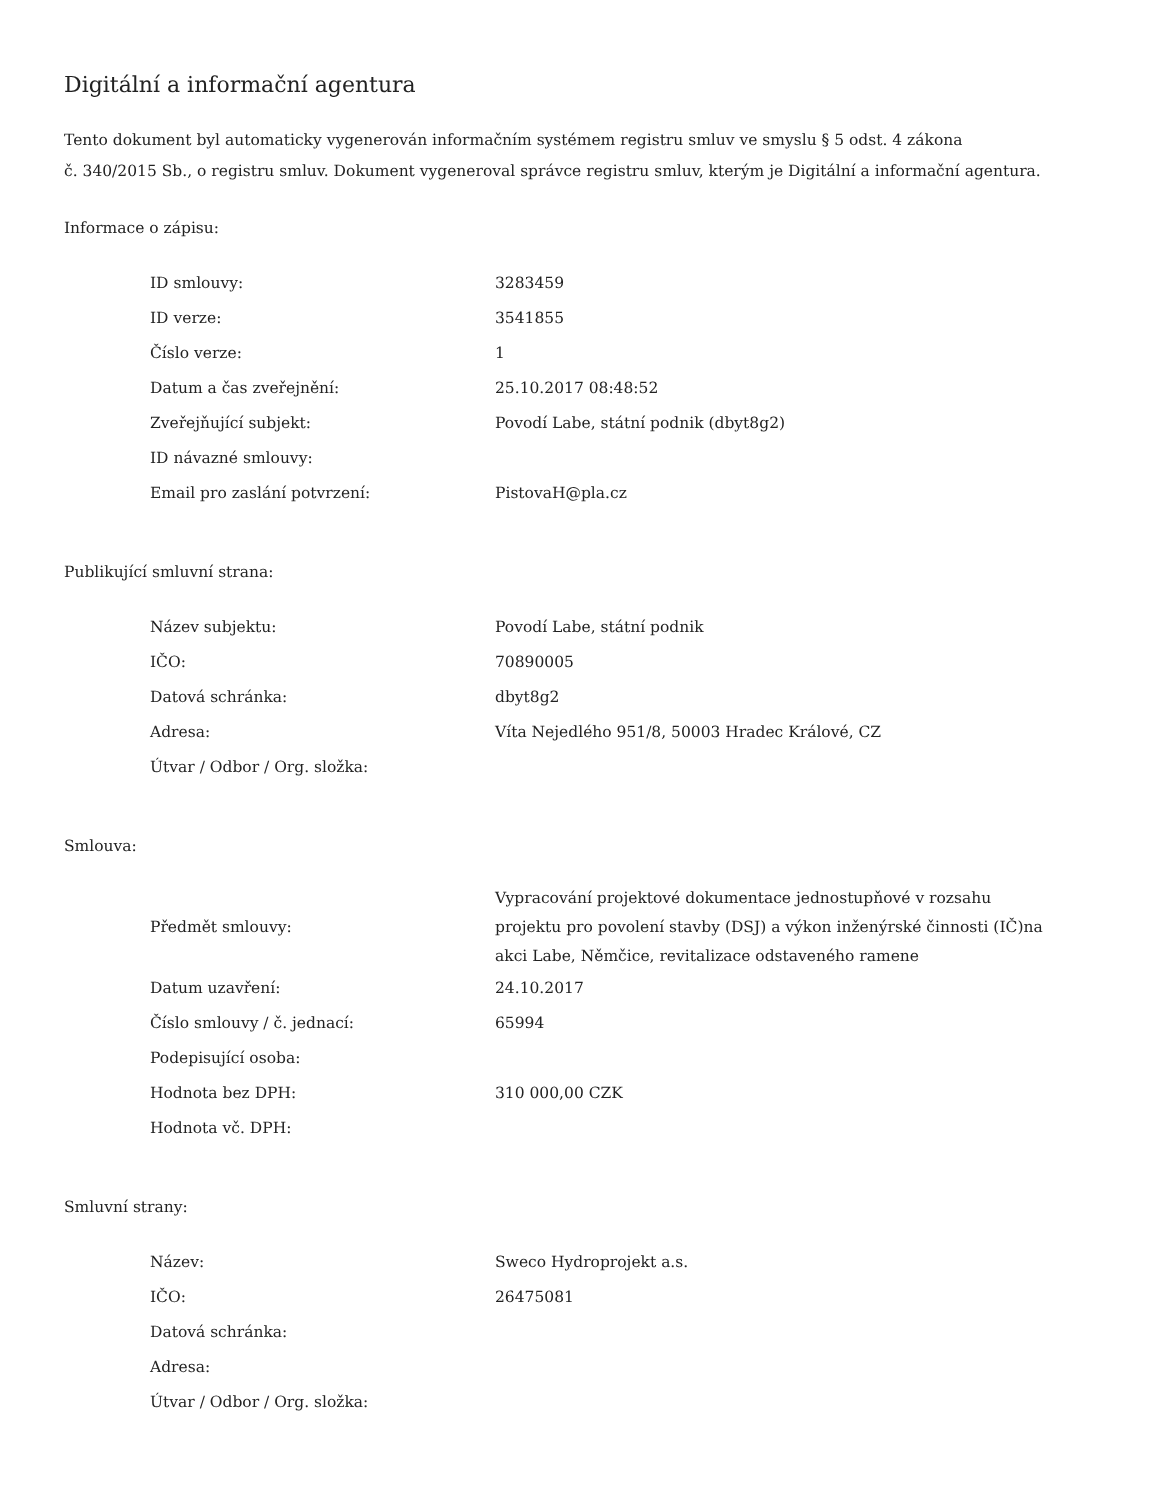Digitální a informační agentura
Tento dokument byl automaticky vygenerován informačním systémem registru smluv ve smyslu § 5 odst. 4 zákona
č. 340/2015 Sb., o registru smluv. Dokument vygeneroval správce registru smluv, kterým je Digitální a informační agentura.
Informace o zápisu:
| ID smlouvy: | 3283459 |
| ID verze: | 3541855 |
| Číslo verze: | 1 |
| Datum a čas zveřejnění: | 25.10.2017 08:48:52 |
| Zveřejňující subjekt: | Povodí Labe, státní podnik (dbyt8g2) |
| ID návazné smlouvy: | |
| Email pro zaslání potvrzení: | PistovaH@pla.cz |
Publikující smluvní strana:
| Název subjektu: | Povodí Labe, státní podnik |
| IČO: | 70890005 |
| Datová schránka: | dbyt8g2 |
| Adresa: | Víta Nejedlého 951/8, 50003 Hradec Králové, CZ |
| Útvar / Odbor / Org. složka: | |
Smlouva:
| Předmět smlouvy: | Vypracování projektové dokumentace jednostupňové v rozsahu projektu pro povolení stavby (DSJ) a výkon inženýrské činnosti (IČ)na akci Labe, Němčice, revitalizace odstaveného ramene |
| Datum uzavření: | 24.10.2017 |
| Číslo smlouvy / č. jednací: | 65994 |
| Podepisující osoba: | |
| Hodnota bez DPH: | 310 000,00 CZK |
| Hodnota vč. DPH: | |
Smluvní strany:
| Název: | Sweco Hydroprojekt a.s. |
| IČO: | 26475081 |
| Datová schránka: | |
| Adresa: | |
| Útvar / Odbor / Org. složka: | |